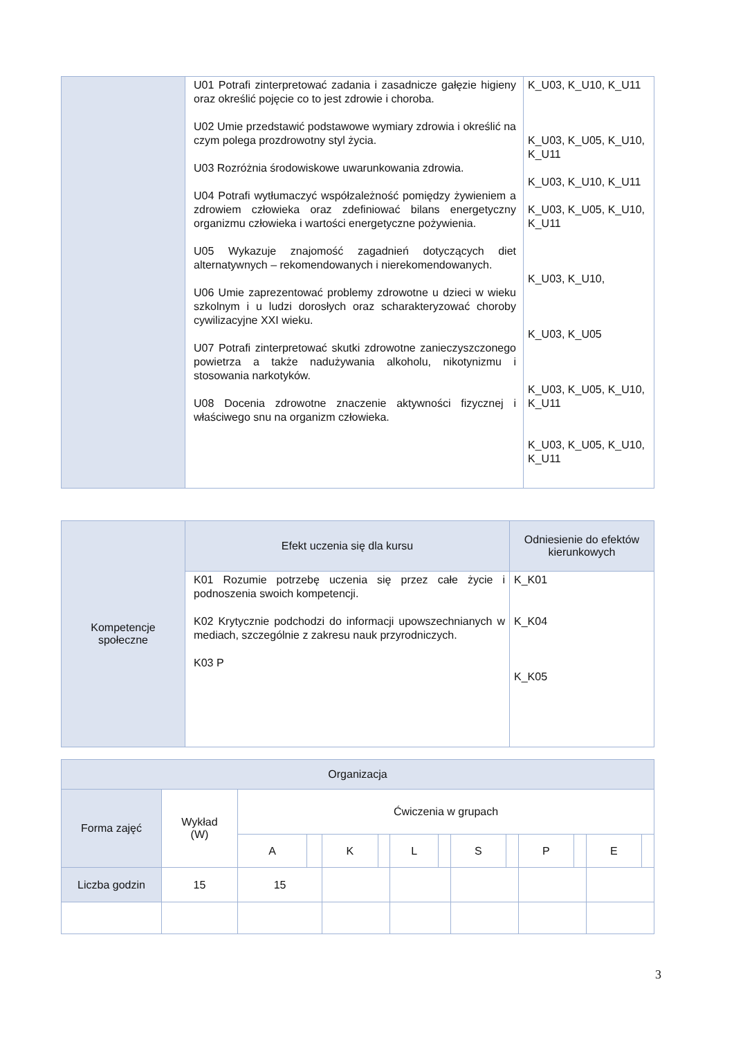| | U01 Potrafi zinterpretować zadania i zasadnicze gałęzie higieny oraz określić pojęcie co to jest zdrowie i choroba. U02 Umie przedstawić podstawowe wymiary zdrowia i określić na czym polega prozdrowotny styl życia. U03 Rozróżnia środowiskowe uwarunkowania zdrowia. U04 Potrafi wytłumaczyć współzależność pomiędzy żywieniem a zdrowiem człowieka oraz zdefiniować bilans energetyczny organizmu człowieka i wartości energetyczne pożywienia. U05 Wykazuje znajomość zagadnień dotyczących diet alternatywnych – rekomendowanych i nierekomendowanych. U06 Umie zaprezentować problemy zdrowotne u dzieci w wieku szkolnym i u ludzi dorosłych oraz scharakteryzować choroby cywilizacyjne XXI wieku. U07 Potrafi zinterpretować skutki zdrowotne zanieczyszczonego powietrza a także nadużywania alkoholu, nikotynizmu i stosowania narkotyków. U08 Docenia zdrowotne znaczenie aktywności fizycznej i właściwego snu na organizm człowieka. | K_U03, K_U10, K_U11 K_U03, K_U05, K_U10, K_U11 K_U03, K_U10, K_U11 K_U03, K_U05, K_U10, K_U11 K_U03, K_U10, K_U03, K_U05 K_U03, K_U05, K_U10, K_U11 K_U03, K_U05, K_U10, K_U11 |
| Kompetencje społeczne | Efekt uczenia się dla kursu | Odniesienie do efektów kierunkowych |
| | K01 Rozumie potrzebę uczenia się przez całe życie i podnoszenia swoich kompetencji. K02 Krytycznie podchodzi do informacji upowszechnianych w mediach, szczególnie z zakresu nauk przyrodniczych. K03 P | K_K01 K_K04 K_K05 |
| Organizacja | | | | | | | | | | | | | |
| Forma zajęć | Wykład (W) | Ćwiczenia w grupach | | | | | | | | | | | |
| | | A | | K | | L | | S | | P | | E | |
| Liczba godzin | 15 | 15 | | | | | | | | | | | |
3